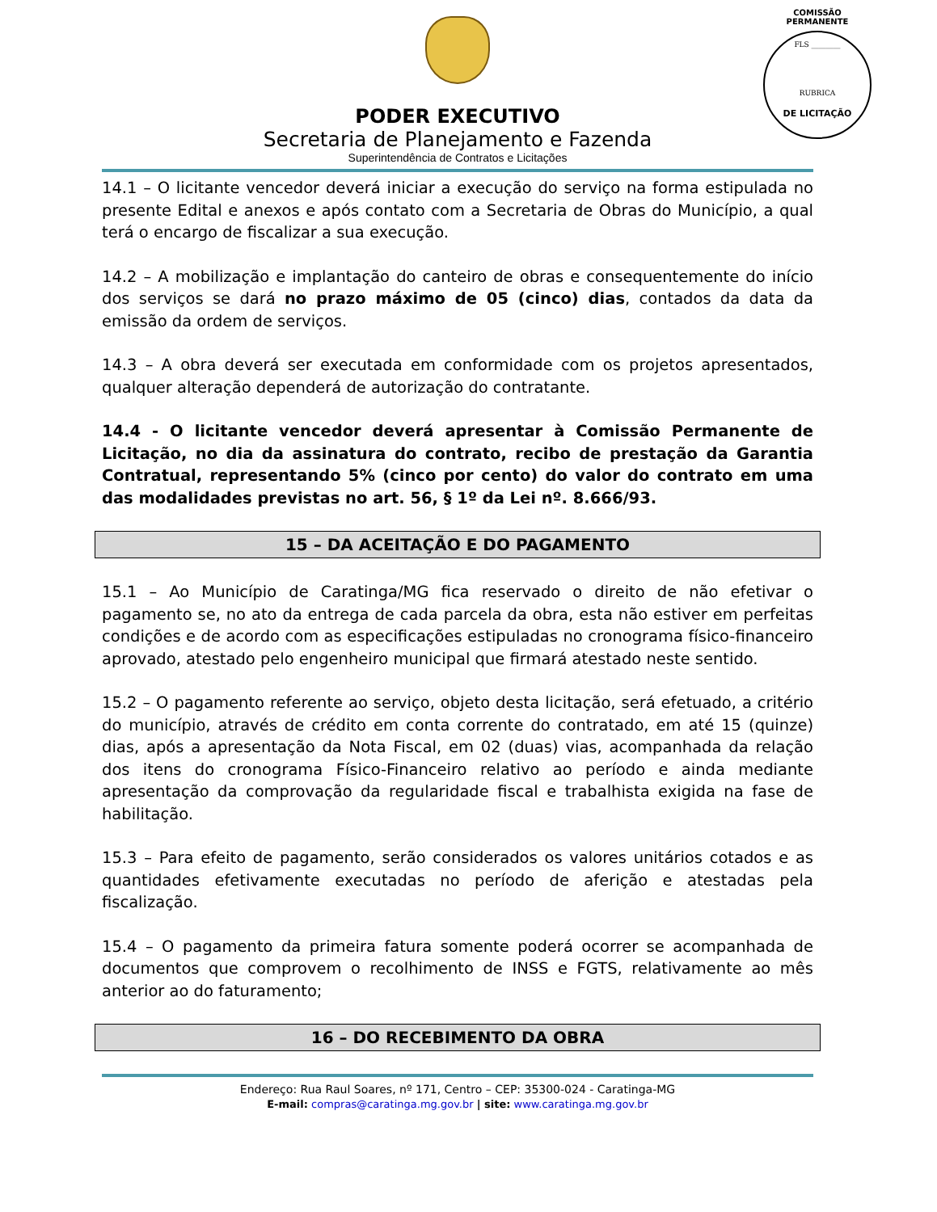COMISSÃO PERMANENTE
FLS ________
RUBRICA
DE LICITAÇÃO
PODER EXECUTIVO
Secretaria de Planejamento e Fazenda
Superintendência de Contratos e Licitações
14.1 – O licitante vencedor deverá iniciar a execução do serviço na forma estipulada no presente Edital e anexos e após contato com a Secretaria de Obras do Município, a qual terá o encargo de fiscalizar a sua execução.
14.2 – A mobilização e implantação do canteiro de obras e consequentemente do início dos serviços se dará no prazo máximo de 05 (cinco) dias, contados da data da emissão da ordem de serviços.
14.3 – A obra deverá ser executada em conformidade com os projetos apresentados, qualquer alteração dependerá de autorização do contratante.
14.4 - O licitante vencedor deverá apresentar à Comissão Permanente de Licitação, no dia da assinatura do contrato, recibo de prestação da Garantia Contratual, representando 5% (cinco por cento) do valor do contrato em uma das modalidades previstas no art. 56, § 1º da Lei nº. 8.666/93.
15 – DA ACEITAÇÃO E DO PAGAMENTO
15.1 – Ao Município de Caratinga/MG fica reservado o direito de não efetivar o pagamento se, no ato da entrega de cada parcela da obra, esta não estiver em perfeitas condições e de acordo com as especificações estipuladas no cronograma físico-financeiro aprovado, atestado pelo engenheiro municipal que firmará atestado neste sentido.
15.2 – O pagamento referente ao serviço, objeto desta licitação, será efetuado, a critério do município, através de crédito em conta corrente do contratado, em até 15 (quinze) dias, após a apresentação da Nota Fiscal, em 02 (duas) vias, acompanhada da relação dos itens do cronograma Físico-Financeiro relativo ao período e ainda mediante apresentação da comprovação da regularidade fiscal e trabalhista exigida na fase de habilitação.
15.3 – Para efeito de pagamento, serão considerados os valores unitários cotados e as quantidades efetivamente executadas no período de aferição e atestadas pela fiscalização.
15.4 – O pagamento da primeira fatura somente poderá ocorrer se acompanhada de documentos que comprovem o recolhimento de INSS e FGTS, relativamente ao mês anterior ao do faturamento;
16 – DO RECEBIMENTO DA OBRA
Endereço: Rua Raul Soares, nº 171, Centro – CEP: 35300-024 - Caratinga-MG
E-mail: compras@caratinga.mg.gov.br | site: www.caratinga.mg.gov.br